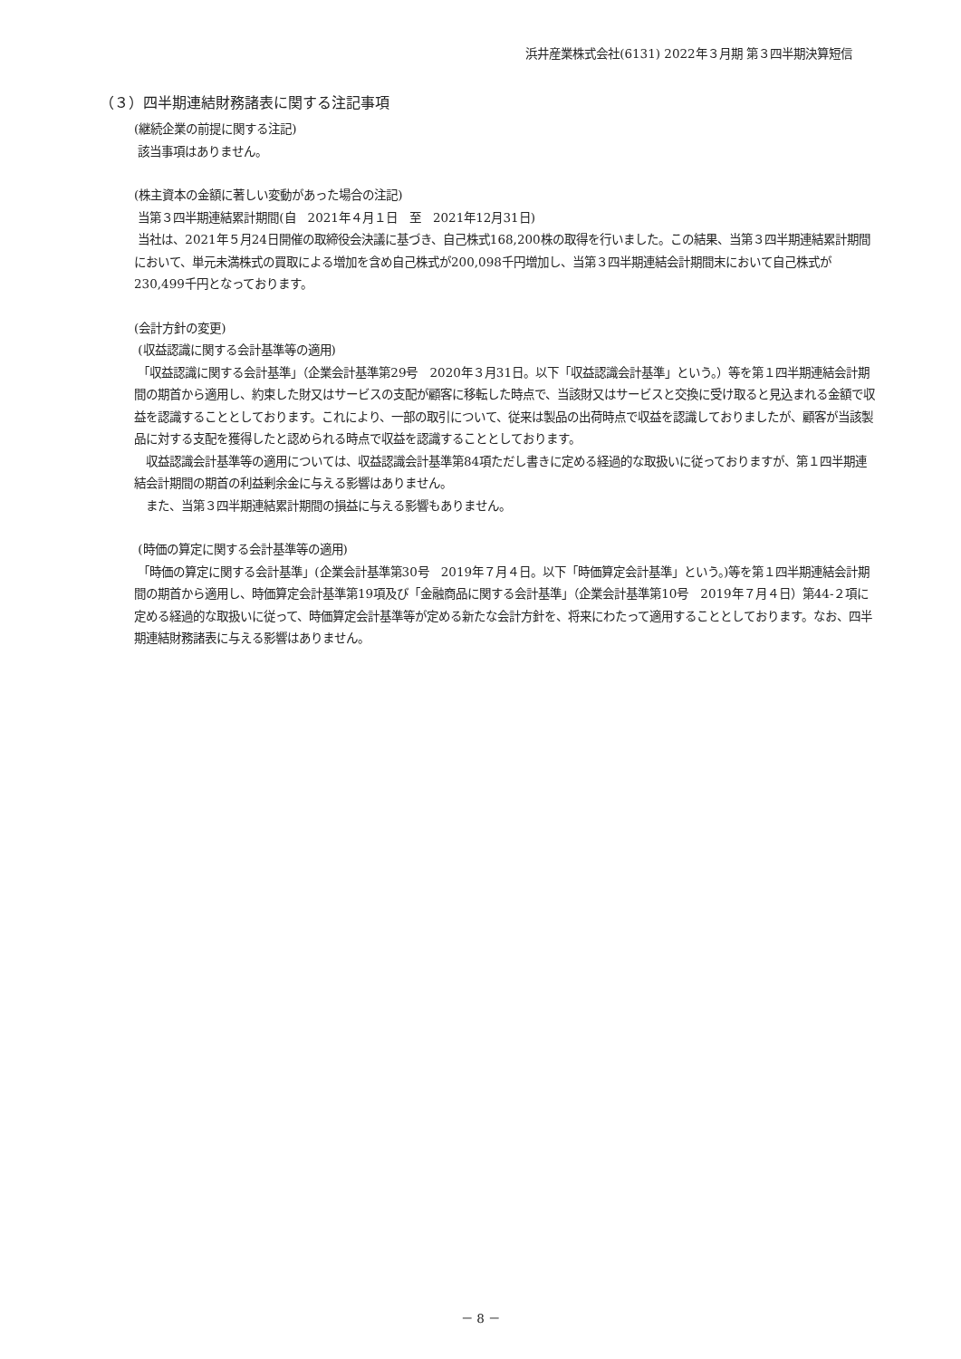浜井産業株式会社(6131) 2022年３月期 第３四半期決算短信
（３）四半期連結財務諸表に関する注記事項
(継続企業の前提に関する注記)
該当事項はありません。
(株主資本の金額に著しい変動があった場合の注記)
当第３四半期連結累計期間(自　2021年４月１日　至　2021年12月31日)
当社は、2021年５月24日開催の取締役会決議に基づき、自己株式168,200株の取得を行いました。この結果、当第３四半期連結累計期間において、単元未満株式の買取による増加を含め自己株式が200,098千円増加し、当第３四半期連結会計期間末において自己株式が230,499千円となっております。
(会計方針の変更)
(収益認識に関する会計基準等の適用)
「収益認識に関する会計基準」（企業会計基準第29号　2020年３月31日。以下「収益認識会計基準」という。）等を第１四半期連結会計期間の期首から適用し、約束した財又はサービスの支配が顧客に移転した時点で、当該財又はサービスと交換に受け取ると見込まれる金額で収益を認識することとしております。これにより、一部の取引について、従来は製品の出荷時点で収益を認識しておりましたが、顧客が当該製品に対する支配を獲得したと認められる時点で収益を認識することとしております。
　収益認識会計基準等の適用については、収益認識会計基準第84項ただし書きに定める経過的な取扱いに従っておりますが、第１四半期連結会計期間の期首の利益剰余金に与える影響はありません。
　また、当第３四半期連結累計期間の損益に与える影響もありません。
(時価の算定に関する会計基準等の適用)
「時価の算定に関する会計基準」(企業会計基準第30号　2019年７月４日。以下「時価算定会計基準」という。)等を第１四半期連結会計期間の期首から適用し、時価算定会計基準第19項及び「金融商品に関する会計基準」（企業会計基準第10号　2019年７月４日）第44-２項に定める経過的な取扱いに従って、時価算定会計基準等が定める新たな会計方針を、将来にわたって適用することとしております。なお、四半期連結財務諸表に与える影響はありません。
－ 8 －